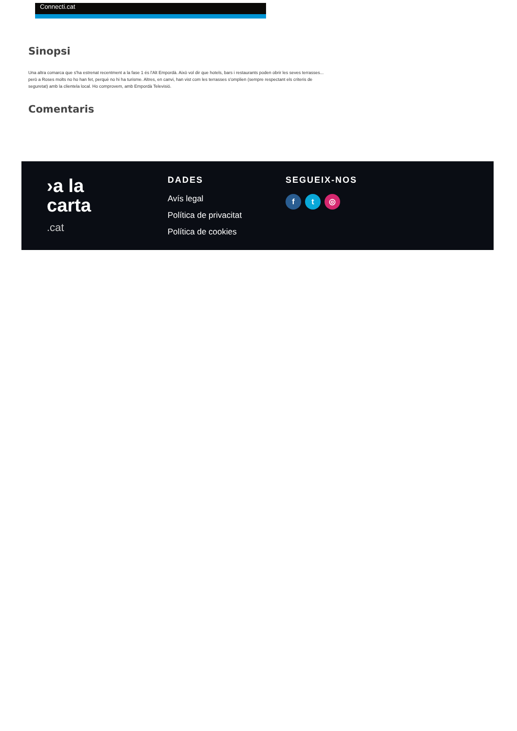Connecti.cat
Sinopsi
Una altra comarca que s'ha estrenat recentment a la fase 1 és l'Alt Empordà. Això vol dir que hotels, bars i restaurants poden obrir les seves terrasses... però a Roses molts no ho han fet, perquè no hi ha turisme. Altres, en canvi, han vist com les terrasses s'omplien (sempre respectant els criteris de seguretat) amb la clientela local. Ho comprovem, amb Empordà Televisió.
Comentaris
›a la
carta
.cat
DADES
Avís legal
Política de privacitat
Política de cookies
SEGUEIX-NOS
f t ◎